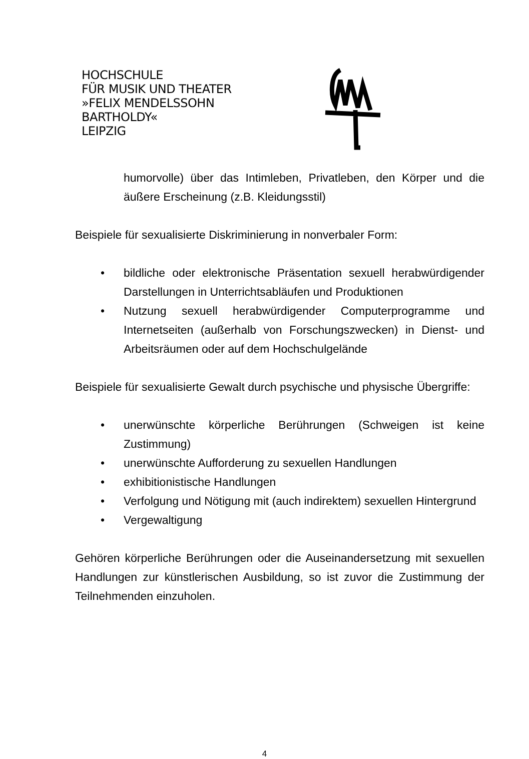HOCHSCHULE
FÜR MUSIK UND THEATER
»FELIX MENDELSSOHN
BARTHOLDY«
LEIPZIG
humorvolle) über das Intimleben, Privatleben, den Körper und die äußere Erscheinung (z.B. Kleidungsstil)
Beispiele für sexualisierte Diskriminierung in nonverbaler Form:
• bildliche oder elektronische Präsentation sexuell herabwürdigender Darstellungen in Unterrichtsabläufen und Produktionen
• Nutzung sexuell herabwürdigender Computerprogramme und Internetseiten (außerhalb von Forschungszwecken) in Dienst- und Arbeitsräumen oder auf dem Hochschulgelände
Beispiele für sexualisierte Gewalt durch psychische und physische Übergriffe:
• unerwünschte körperliche Berührungen (Schweigen ist keine Zustimmung)
• unerwünschte Aufforderung zu sexuellen Handlungen
• exhibitionistische Handlungen
• Verfolgung und Nötigung mit (auch indirektem) sexuellen Hintergrund
• Vergewaltigung
Gehören körperliche Berührungen oder die Auseinandersetzung mit sexuellen Handlungen zur künstlerischen Ausbildung, so ist zuvor die Zustimmung der Teilnehmenden einzuholen.
4